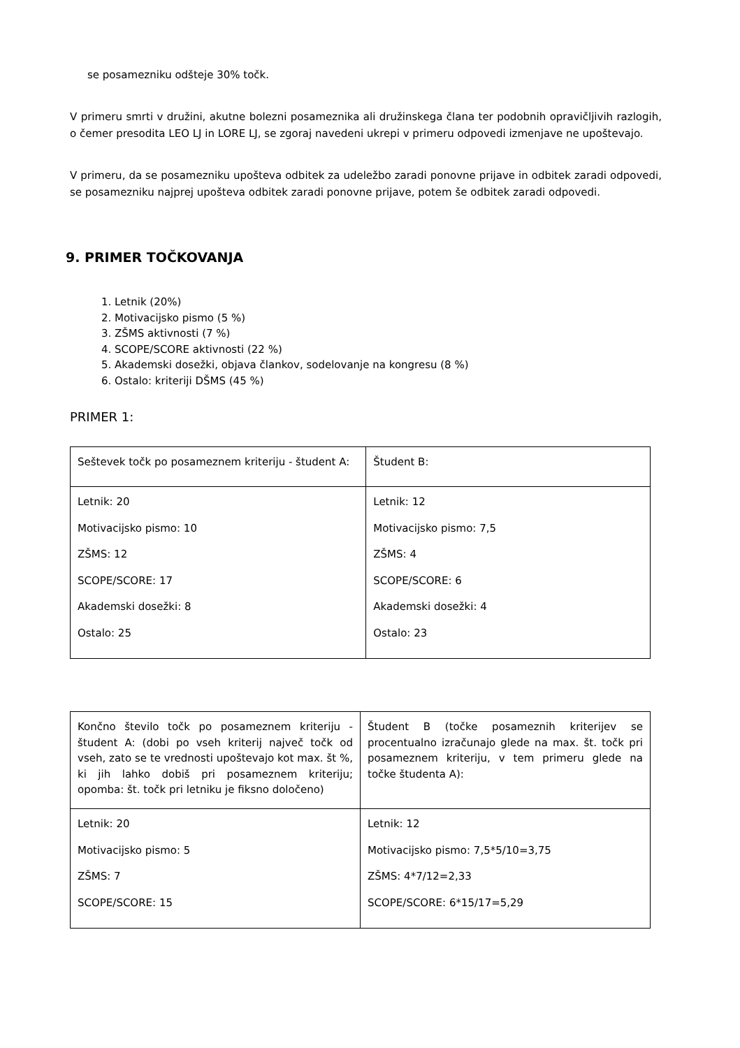se posamezniku odšteje 30% točk.
V primeru smrti v družini, akutne bolezni posameznika ali družinskega člana ter podobnih opravičljivih razlogih, o čemer presodita LEO LJ in LORE LJ, se zgoraj navedeni ukrepi v primeru odpovedi izmenjave ne upoštevajo.
V primeru, da se posamezniku upošteva odbitek za udeležbo zaradi ponovne prijave in odbitek zaradi odpovedi, se posamezniku najprej upošteva odbitek zaradi ponovne prijave, potem še odbitek zaradi odpovedi.
9. PRIMER TOČKOVANJA
1. Letnik (20%)
2. Motivacijsko pismo (5 %)
3. ZŠMS aktivnosti (7 %)
4. SCOPE/SCORE aktivnosti (22 %)
5. Akademski dosežki, objava člankov, sodelovanje na kongresu (8 %)
6. Ostalo: kriteriji DŠMS (45 %)
PRIMER 1:
| Seštevek točk po posameznem kriteriju - študent A: | Študent B: |
| Letnik: 20 Motivacijsko pismo: 10 ZŠMS: 12 SCOPE/SCORE: 17 Akademski dosežki: 8 Ostalo: 25 | Letnik: 12 Motivacijsko pismo: 7,5 ZŠMS: 4 SCOPE/SCORE: 6 Akademski dosežki: 4 Ostalo: 23 |
| Končno število točk po posameznem kriteriju - študent A: (dobi po vseh kriterij največ točk od vseh, zato se te vrednosti upoštevajo kot max. št %, ki jih lahko dobiš pri posameznem kriteriju; opomba: št. točk pri letniku je fiksno določeno) | Študent B (točke posameznih kriterijev se procentualno izračunajo glede na max. št. točk pri posameznem kriteriju, v tem primeru glede na točke študenta A): |
| Letnik: 20 Motivacijsko pismo: 5 ZŠMS: 7 SCOPE/SCORE: 15 | Letnik: 12 Motivacijsko pismo: 7,5*5/10=3,75 ZŠMS: 4*7/12=2,33 SCOPE/SCORE: 6*15/17=5,29 |